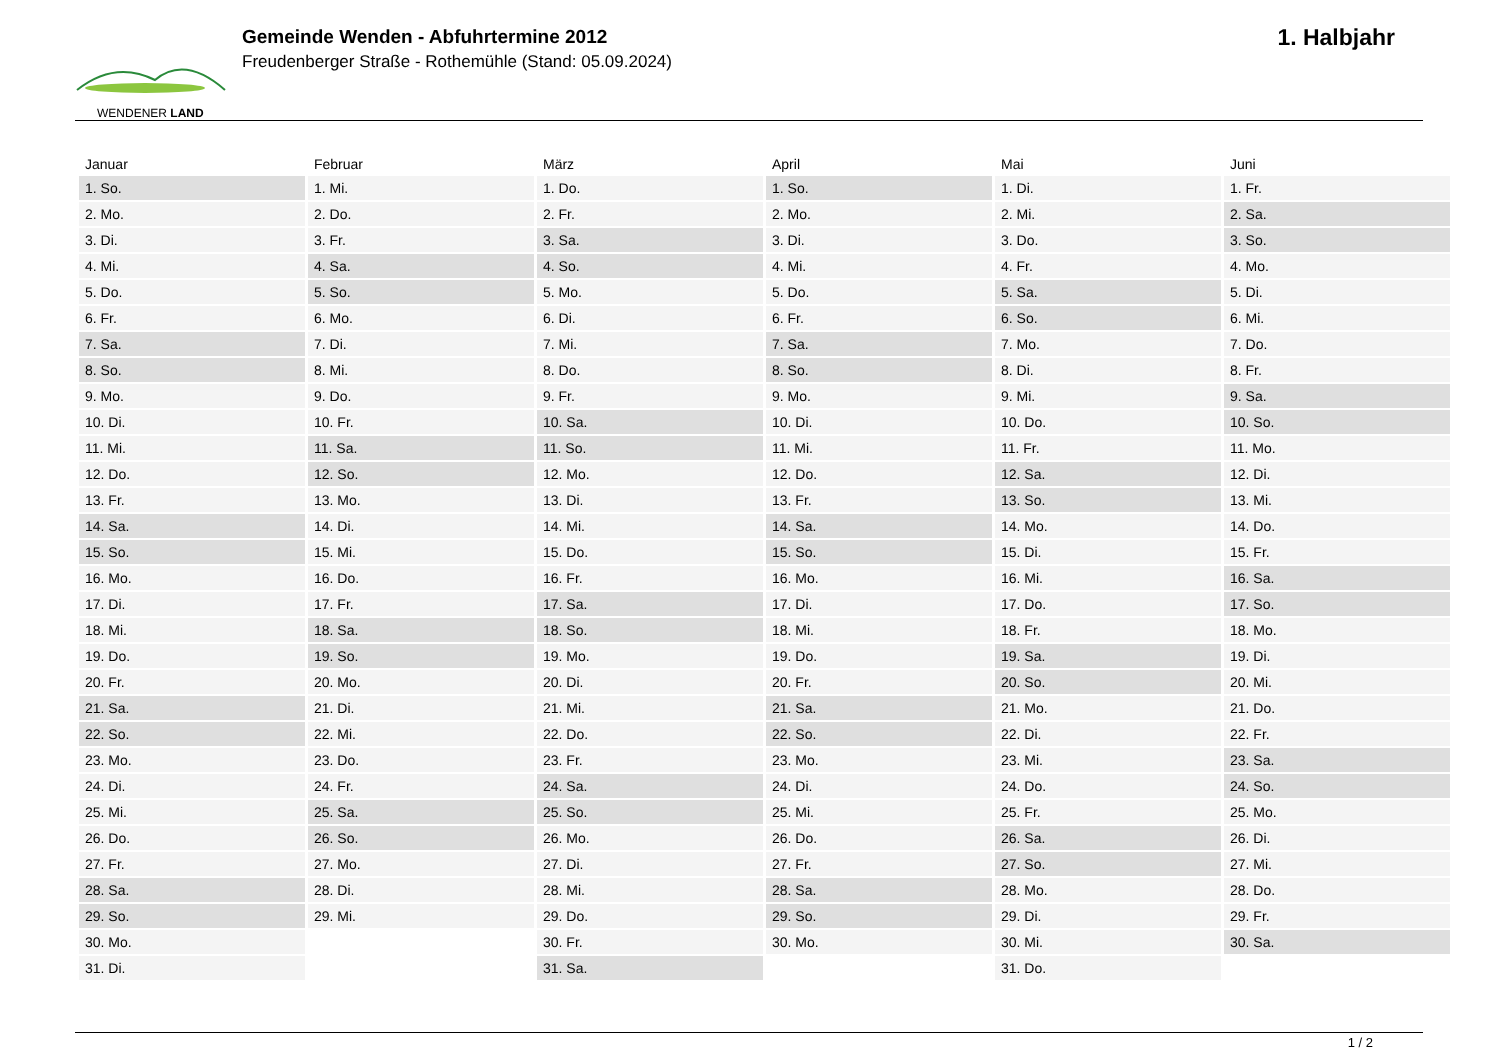WENDENER LAND
Gemeinde Wenden - Abfuhrtermine 2012
Freudenberger Straße - Rothemühle (Stand: 05.09.2024)
1. Halbjahr
| Januar | Februar | März | April | Mai | Juni |
| --- | --- | --- | --- | --- | --- |
| 1. So. | 1. Mi. | 1. Do. | 1. So. | 1. Di. | 1. Fr. |
| 2. Mo. | 2. Do. | 2. Fr. | 2. Mo. | 2. Mi. | 2. Sa. |
| 3. Di. | 3. Fr. | 3. Sa. | 3. Di. | 3. Do. | 3. So. |
| 4. Mi. | 4. Sa. | 4. So. | 4. Mi. | 4. Fr. | 4. Mo. |
| 5. Do. | 5. So. | 5. Mo. | 5. Do. | 5. Sa. | 5. Di. |
| 6. Fr. | 6. Mo. | 6. Di. | 6. Fr. | 6. So. | 6. Mi. |
| 7. Sa. | 7. Di. | 7. Mi. | 7. Sa. | 7. Mo. | 7. Do. |
| 8. So. | 8. Mi. | 8. Do. | 8. So. | 8. Di. | 8. Fr. |
| 9. Mo. | 9. Do. | 9. Fr. | 9. Mo. | 9. Mi. | 9. Sa. |
| 10. Di. | 10. Fr. | 10. Sa. | 10. Di. | 10. Do. | 10. So. |
| 11. Mi. | 11. Sa. | 11. So. | 11. Mi. | 11. Fr. | 11. Mo. |
| 12. Do. | 12. So. | 12. Mo. | 12. Do. | 12. Sa. | 12. Di. |
| 13. Fr. | 13. Mo. | 13. Di. | 13. Fr. | 13. So. | 13. Mi. |
| 14. Sa. | 14. Di. | 14. Mi. | 14. Sa. | 14. Mo. | 14. Do. |
| 15. So. | 15. Mi. | 15. Do. | 15. So. | 15. Di. | 15. Fr. |
| 16. Mo. | 16. Do. | 16. Fr. | 16. Mo. | 16. Mi. | 16. Sa. |
| 17. Di. | 17. Fr. | 17. Sa. | 17. Di. | 17. Do. | 17. So. |
| 18. Mi. | 18. Sa. | 18. So. | 18. Mi. | 18. Fr. | 18. Mo. |
| 19. Do. | 19. So. | 19. Mo. | 19. Do. | 19. Sa. | 19. Di. |
| 20. Fr. | 20. Mo. | 20. Di. | 20. Fr. | 20. So. | 20. Mi. |
| 21. Sa. | 21. Di. | 21. Mi. | 21. Sa. | 21. Mo. | 21. Do. |
| 22. So. | 22. Mi. | 22. Do. | 22. So. | 22. Di. | 22. Fr. |
| 23. Mo. | 23. Do. | 23. Fr. | 23. Mo. | 23. Mi. | 23. Sa. |
| 24. Di. | 24. Fr. | 24. Sa. | 24. Di. | 24. Do. | 24. So. |
| 25. Mi. | 25. Sa. | 25. So. | 25. Mi. | 25. Fr. | 25. Mo. |
| 26. Do. | 26. So. | 26. Mo. | 26. Do. | 26. Sa. | 26. Di. |
| 27. Fr. | 27. Mo. | 27. Di. | 27. Fr. | 27. So. | 27. Mi. |
| 28. Sa. | 28. Di. | 28. Mi. | 28. Sa. | 28. Mo. | 28. Do. |
| 29. So. | 29. Mi. | 29. Do. | 29. So. | 29. Di. | 29. Fr. |
| 30. Mo. | | 30. Fr. | 30. Mo. | 30. Mi. | 30. Sa. |
| 31. Di. | | 31. Sa. | | 31. Do. | |
1 / 2